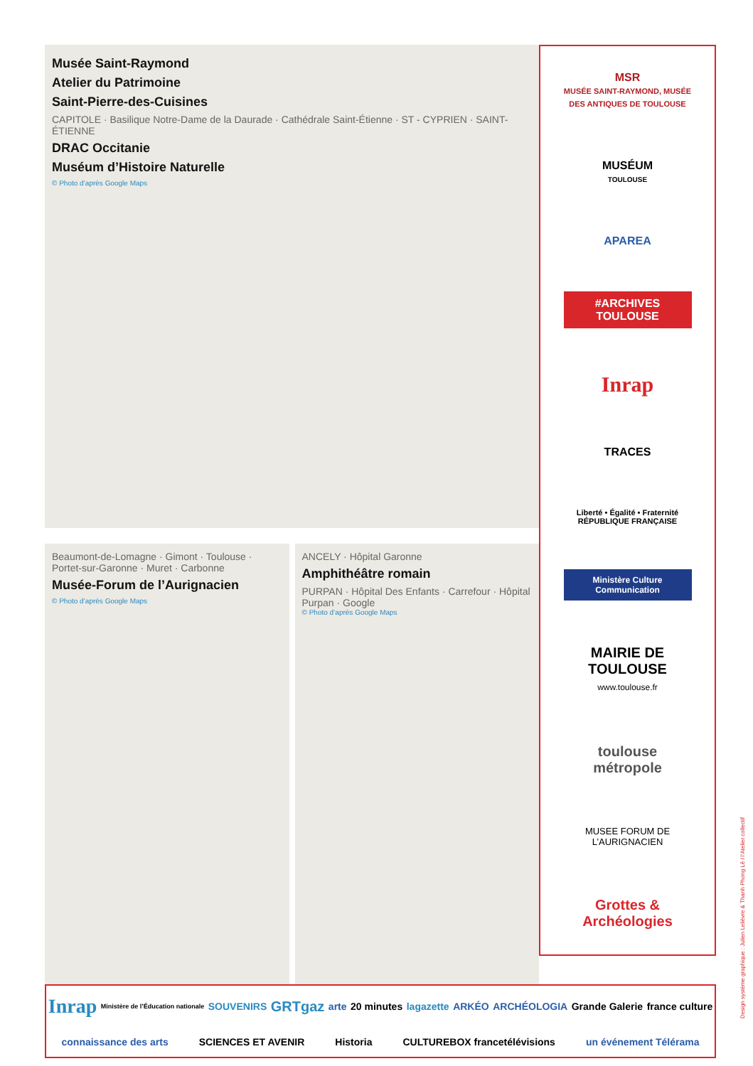Musée Saint-Raymond
Atelier du Patrimoine
Saint-Pierre-des-Cuisines
CAPITOLE · Basilique Notre-Dame de la Daurade · Cathédrale Saint-Étienne · ST - CYPRIEN · SAINT-ÉTIENNE
DRAC Occitanie
Muséum d’Histoire Naturelle
© Photo d’après Google Maps
Beaumont-de-Lomagne · Gimont · Toulouse · Portet-sur-Garonne · Muret · Carbonne
Musée-Forum de l’Aurignacien
© Photo d’après Google Maps
ANCELY · Hôpital Garonne
Amphithéâtre romain
PURPAN · Hôpital Des Enfants · Carrefour · Hôpital Purpan · Google
© Photo d’après Google Maps
MSR
MUSÉE SAINT-RAYMOND, MUSÉE DES ANTIQUES DE TOULOUSE
MUSÉUM
TOULOUSE
APAREA
#ARCHIVES TOULOUSE
Inrap
TRACES
Liberté • Égalité • Fraternité
RÉPUBLIQUE FRANÇAISE
Ministère Culture Communication
MAIRIE DE TOULOUSE
www.toulouse.fr
toulouse métropole
MUSEE FORUM DE L’AURIGNACIEN
Grottes & Archéologies
Inrap Ministère de l’Éducation nationale SOUVENIRS GRTgaz arte 20 minutes lagazette ARKÉO ARCHÉOLOGIA Grande Galerie france culture connaissance des arts SCIENCES ET AVENIR Historia CULTUREBOX francetélévisions un événement Télérama
Design système graphique : Julien Lelièvre & Thanh Phong Lê / l’Atelier collectif